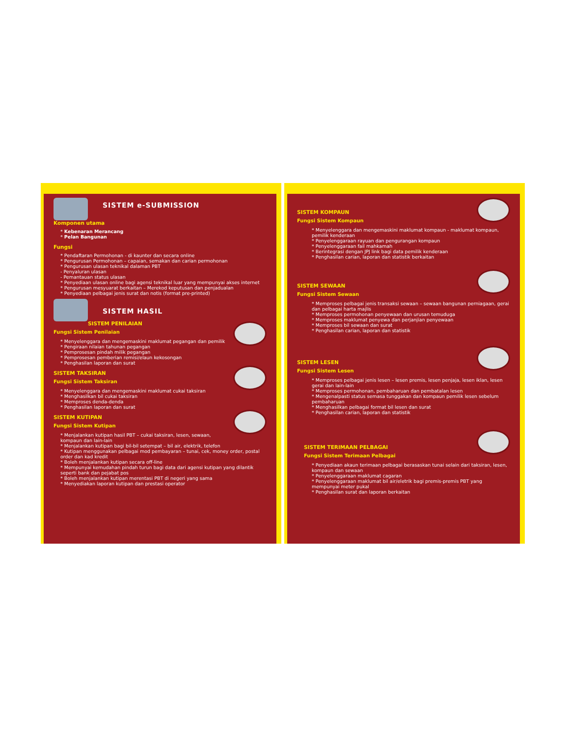SISTEM e-SUBMISSION
Komponen utama
* Kebenaran Merancang
* Pelan Bangunan
Fungsi
* Pendaftaran Permohonan - di kaunter dan secara online
* Pengurusan Permohonan – capaian, semakan dan carian permohonan
* Pengurusan ulasan teknikal dalaman PBT
- Penyaluran ulasan
- Pemantauan status ulasan
* Penyediaan ulasan online bagi agensi teknikal luar yang mempunyai akses internet
* Pengurusan mesyuarat berkaitan – Merekod keputusan dan penjadualan
* Penyediaan pelbagai jenis surat dan notis (format pre-printed)
SISTEM HASIL
SISTEM PENILAIAN
Fungsi Sistem Penilaian
* Menyelenggara dan mengemaskini maklumat pegangan dan pemilik
* Pengiraan nilaian tahunan pegangan
* Pemprosesan pindah milik pegangan
* Pemprosesan pemberian remisi/elaun kekosongan
* Penghasilan laporan dan surat
SISTEM TAKSIRAN
Fungsi Sistem Taksiran
* Menyelenggara dan mengemaskini maklumat cukai taksiran
* Menghasilkan bil cukai taksiran
* Memproses denda-denda
* Penghasilan laporan dan surat
SISTEM KUTIPAN
Fungsi Sistem Kutipan
* Menjalankan kutipan hasil PBT – cukai taksiran, lesen, sewaan, kompaun dan lain-lain
* Menjalankan kutipan bagi bil-bil setempat – bil air, elektrik, telefon
* Kutipan menggunakan pelbagai mod pembayaran – tunai, cek, money order, postal order dan kad kredit
* Boleh menjalankan kutipan secara off-line
* Mempunyai kemudahan pindah turun bagi data dari agensi kutipan yang dilantik seperti bank dan pejabat pos
* Boleh menjalankan kutipan merentasi PBT di negeri yang sama
* Menyediakan laporan kutipan dan prestasi operator
SISTEM KOMPAUN
Fungsi Sistem Kompaun
* Menyelenggara dan mengemaskini maklumat kompaun - maklumat kompaun, pemilik kenderaan
* Penyelenggaraan rayuan dan pengurangan kompaun
* Penyelenggaraan fail mahkamah
* Berintegrasi dengan JPJ link bagi data pemilik kenderaan
* Penghasilan carian, laporan dan statistik berkaitan
SISTEM SEWAAN
Fungsi Sistem Sewaan
* Memproses pelbagai jenis transaksi sewaan – sewaan bangunan perniagaan, gerai dan pelbagai harta majlis
* Memproses permohonan penyewaan dan urusan temuduga
* Memproses maklumat penyewa dan perjanjian penyewaan
* Memproses bil sewaan dan surat
* Penghasilan carian, laporan dan statistik
SISTEM LESEN
Fungsi Sistem Lesen
* Memproses pelbagai jenis lesen – lesen premis, lesen penjaja, lesen iklan, lesen gerai dan lain-lain
* Memproses permohonan, pembaharuan dan pembatalan lesen
* Mengenalpasti status semasa tunggakan dan kompaun pemilik lesen sebelum pembaharuan
* Menghasilkan pelbagai format bil lesen dan surat
* Penghasilan carian, laporan dan statistik
SISTEM TERIMAAN PELBAGAI
Fungsi Sistem Terimaan Pelbagai
* Penyediaan akaun terimaan pelbagai berasaskan tunai selain dari taksiran, lesen, kompaun dan sewaan
* Penyelenggaraan maklumat cagaran
* Penyelenggaraan maklumat bil air/eletrik bagi premis-premis PBT yang mempunyai meter pukal
* Penghasilan surat dan laporan berkaitan